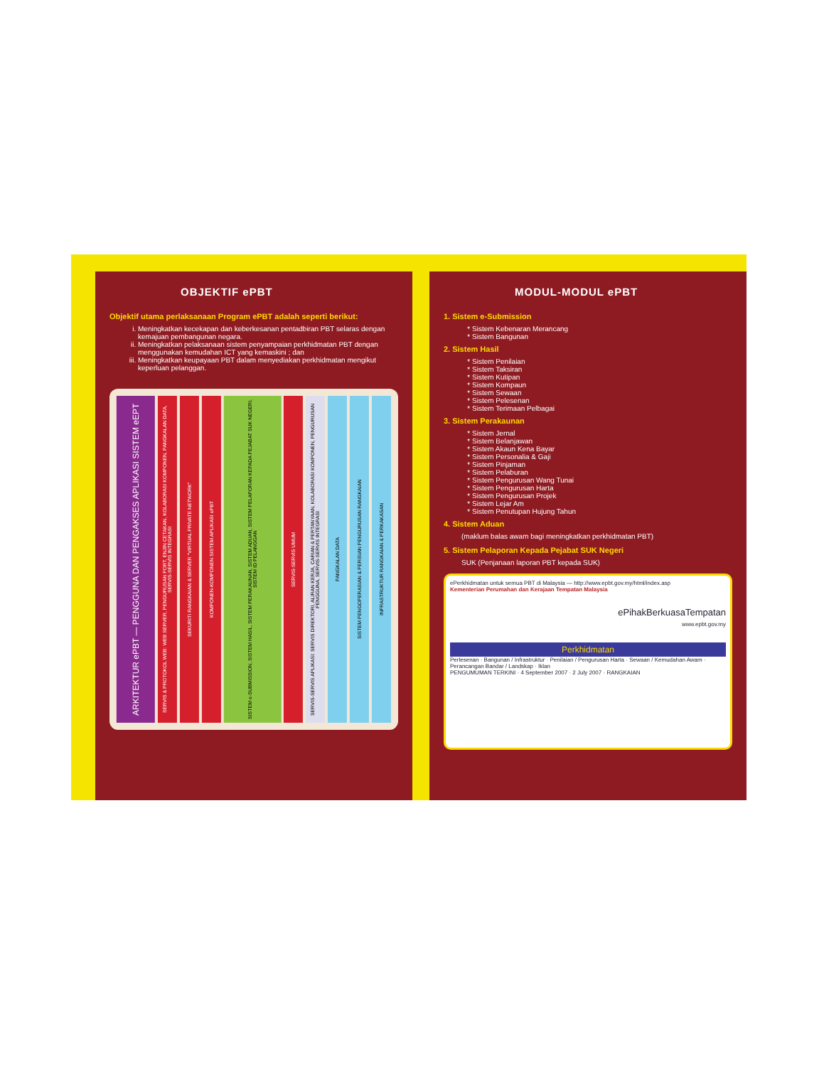OBJEKTIF ePBT
Objektif utama perlaksanaan Program ePBT adalah seperti berikut:
i. Meningkatkan kecekapan dan keberkesanan pentadbiran PBT selaras dengan kemajuan pembangunan negara.
ii. Meningkatkan pelaksanaan sistem penyampaian perkhidmatan PBT dengan menggunakan kemudahan ICT yang kemaskini ; dan
iii. Meningkatkan keupayaan PBT dalam menyediakan perkhidmatan mengikut keperluan pelanggan.
ARKITEKTUR ePBT — PENGGUNA DAN PENGAKSES APLIKASI SISTEM eEPT
SERVIS & PROTOKOL WEB: WEB SERVER, PENGURUSAN PORT, ENJIN CETAKAN, KOLABORASI KOMPONEN, PANGKALAN DATA, SERVIS-SERVIS INTEGRASI
SEKURITI RANGKAIAN & SERVER "VIRTUAL PRIVATE NETWORK"
KOMPONEN-KOMPONEN SISTEM APLIKASI ePBT
SISTEM e-SUBMISSION, SISTEM HASIL, SISTEM PERAKAUNAN, SISTEM ADUAN, SISTEM PELAPORAN KEPADA PEJABAT SUK NEGERI, SISTEM ID PELANGGAN
SERVIS-SERVIS UMUM
SERVIS-SERVIS APLIKASI: SERVIS DIREKTORI, ALIRAN KERJA, CARIAN & PERTANYAAN, KOLABORASI KOMPONEN, PENGURUSAN PENGGUNA, SERVIS-SERVIS INTEGRASI
PANGKALAN DATA
SISTEM PENGOPERASIAN & PERISIAN PENGURUSAN RANGKAIAN
INFRASTRUKTUR RANGKAIAN & PERKAKASAN
MODUL-MODUL ePBT
1. Sistem e-Submission
Sistem Kebenaran Merancang
Sistem Bangunan
2. Sistem Hasil
Sistem Penilaian
Sistem Taksiran
Sistem Kutipan
Sistem Kompaun
Sistem Sewaan
Sistem Pelesenan
Sistem Terimaan Pelbagai
3. Sistem Perakaunan
Sistem Jernal
Sistem Belanjawan
Sistem Akaun Kena Bayar
Sistem Personalia & Gaji
Sistem Pinjaman
Sistem Pelaburan
Sistem Pengurusan Wang Tunai
Sistem Pengurusan Harta
Sistem Pengurusan Projek
Sistem Lejar Am
Sistem Penutupan Hujung Tahun
4. Sistem Aduan
(maklum balas awam bagi meningkatkan perkhidmatan PBT)
5. Sistem Pelaporan Kepada Pejabat SUK Negeri
SUK (Penjanaan laporan PBT kepada SUK)
ePerkhidmatan untuk semua PBT di Malaysia — http://www.epbt.gov.my/html/index.asp
Kementerian Perumahan dan Kerajaan Tempatan Malaysia
ePihakBerkuasaTempatan
www.epbt.gov.my
Perkhidmatan
Perlesenan · Bangunan / Infrastruktur · Penilaian / Pengurusan Harta · Sewaan / Kemudahan Awam · Perancangan Bandar / Landskap · Iklan
PENGUMUMAN TERKINI · 4 September 2007 · 2 July 2007 · RANGKAIAN